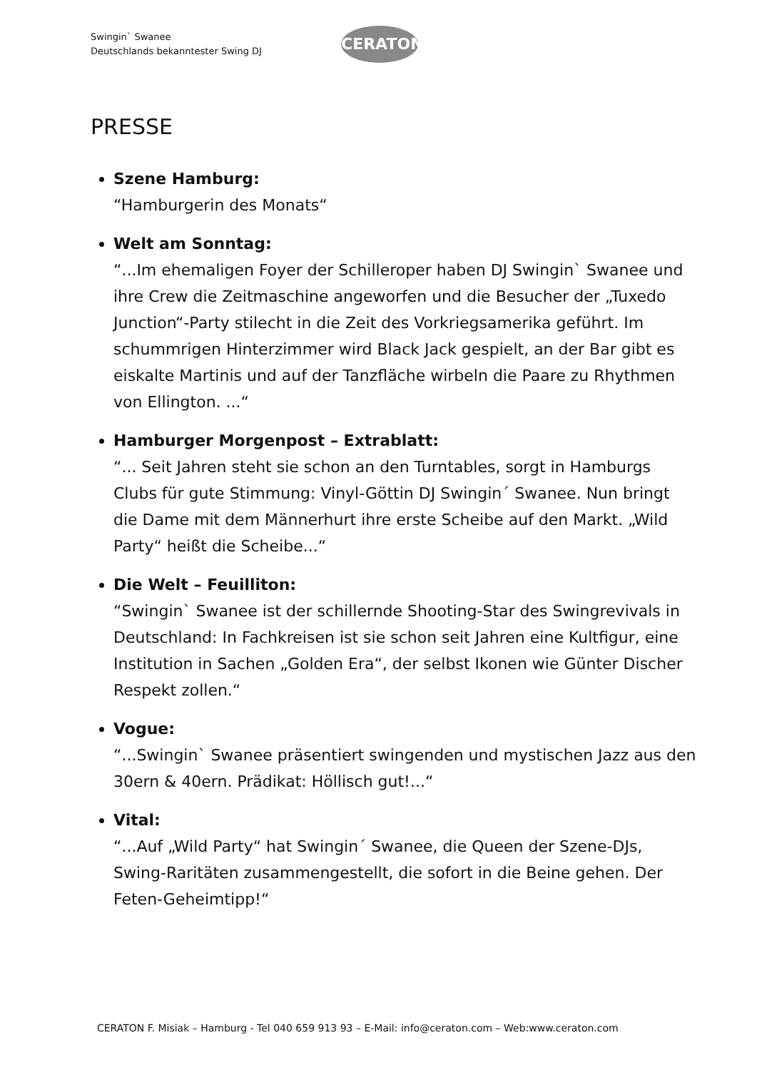Swingin` Swanee
Deutschlands bekanntester Swing DJ
CERATON
PRESSE
Szene Hamburg:
“Hamburgerin des Monats“
Welt am Sonntag:
“...Im ehemaligen Foyer der Schilleroper haben DJ Swingin` Swanee und ihre Crew die Zeitmaschine angeworfen und die Besucher der „Tuxedo Junction“-Party stilecht in die Zeit des Vorkriegsamerika geführt. Im schummrigen Hinterzimmer wird Black Jack gespielt, an der Bar gibt es eiskalte Martinis und auf der Tanzfläche wirbeln die Paare zu Rhythmen von Ellington. ...“
Hamburger Morgenpost – Extrablatt:
“... Seit Jahren steht sie schon an den Turntables, sorgt in Hamburgs Clubs für gute Stimmung: Vinyl-Göttin DJ Swingin´ Swanee. Nun bringt die Dame mit dem Männerhurt ihre erste Scheibe auf den Markt. „Wild Party“ heißt die Scheibe...“
Die Welt – Feuilliton:
“Swingin` Swanee ist der schillernde Shooting-Star des Swingrevivals in Deutschland: In Fachkreisen ist sie schon seit Jahren eine Kultfigur, eine Institution in Sachen „Golden Era“, der selbst Ikonen wie Günter Discher Respekt zollen.“
Vogue:
“...Swingin` Swanee präsentiert swingenden und mystischen Jazz aus den 30ern & 40ern. Prädikat: Höllisch gut!...“
Vital:
“...Auf „Wild Party“ hat Swingin´ Swanee, die Queen der Szene-DJs, Swing-Raritäten zusammengestellt, die sofort in die Beine gehen. Der Feten-Geheimtipp!“
CERATON F. Misiak – Hamburg - Tel 040 659 913 93 – E-Mail: info@ceraton.com – Web:www.ceraton.com